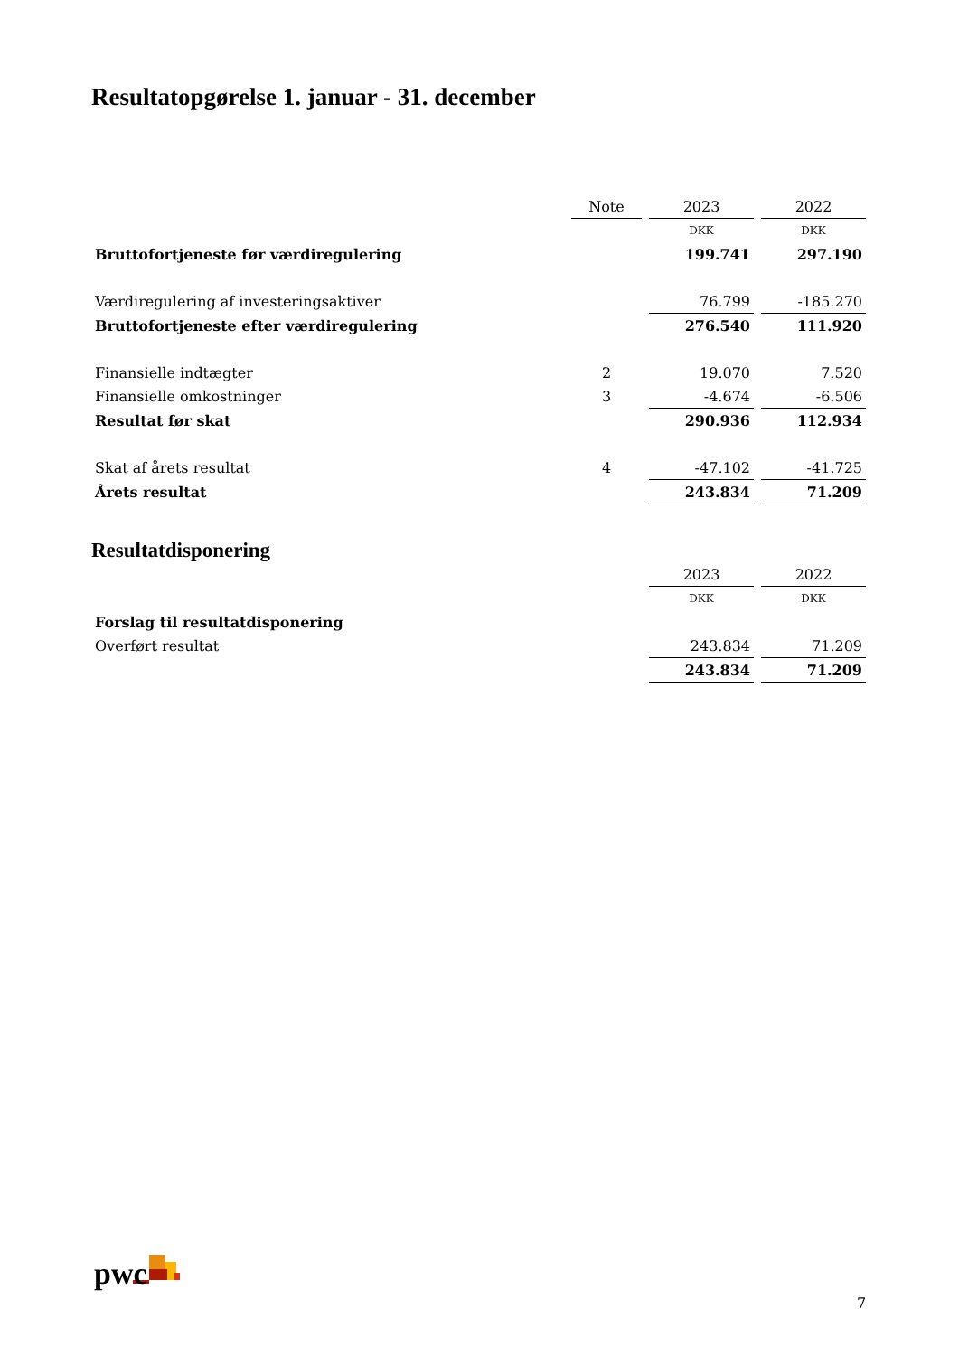Resultatopgørelse 1. januar - 31. december
| | Note | 2023 | 2022 |
| | | DKK | DKK |
| Bruttofortjeneste før værdiregulering | | 199.741 | 297.190 |
| Værdiregulering af investeringsaktiver | | 76.799 | -185.270 |
| Bruttofortjeneste efter værdiregulering | | 276.540 | 111.920 |
| Finansielle indtægter | 2 | 19.070 | 7.520 |
| Finansielle omkostninger | 3 | -4.674 | -6.506 |
| Resultat før skat | | 290.936 | 112.934 |
| Skat af årets resultat | 4 | -47.102 | -41.725 |
| Årets resultat | | 243.834 | 71.209 |
Resultatdisponering
| | | 2023 | 2022 |
| | | DKK | DKK |
| Forslag til resultatdisponering | | | |
| Overført resultat | | 243.834 | 71.209 |
| | | 243.834 | 71.209 |
pwc
7